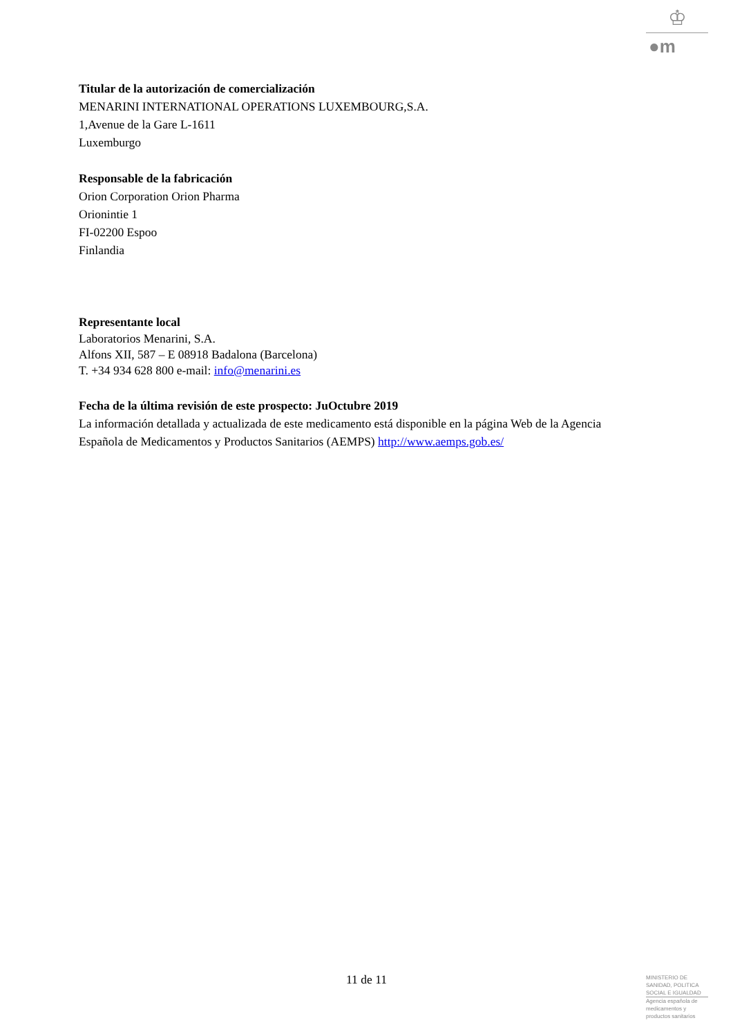♔
●m
Titular de la autorización de comercialización
MENARINI INTERNATIONAL OPERATIONS LUXEMBOURG,S.A.
1,Avenue de la Gare L-1611
Luxemburgo
Responsable de la fabricación
Orion Corporation Orion Pharma
Orionintie 1
FI-02200 Espoo
Finlandia
Representante local
Laboratorios Menarini, S.A.
Alfons XII, 587 – E 08918 Badalona (Barcelona)
T. +34 934 628 800 e-mail: info@menarini.es
Fecha de la última revisión de este prospecto: JuOctubre 2019
La información detallada y actualizada de este medicamento está disponible en la página Web de la Agencia Española de Medicamentos y Productos Sanitarios (AEMPS) http://www.aemps.gob.es/
11 de 11
MINISTERIO DE
SANIDAD, POLITICA
SOCIAL E IGUALDAD
Agencia española de
medicamentos y
productos sanitarios